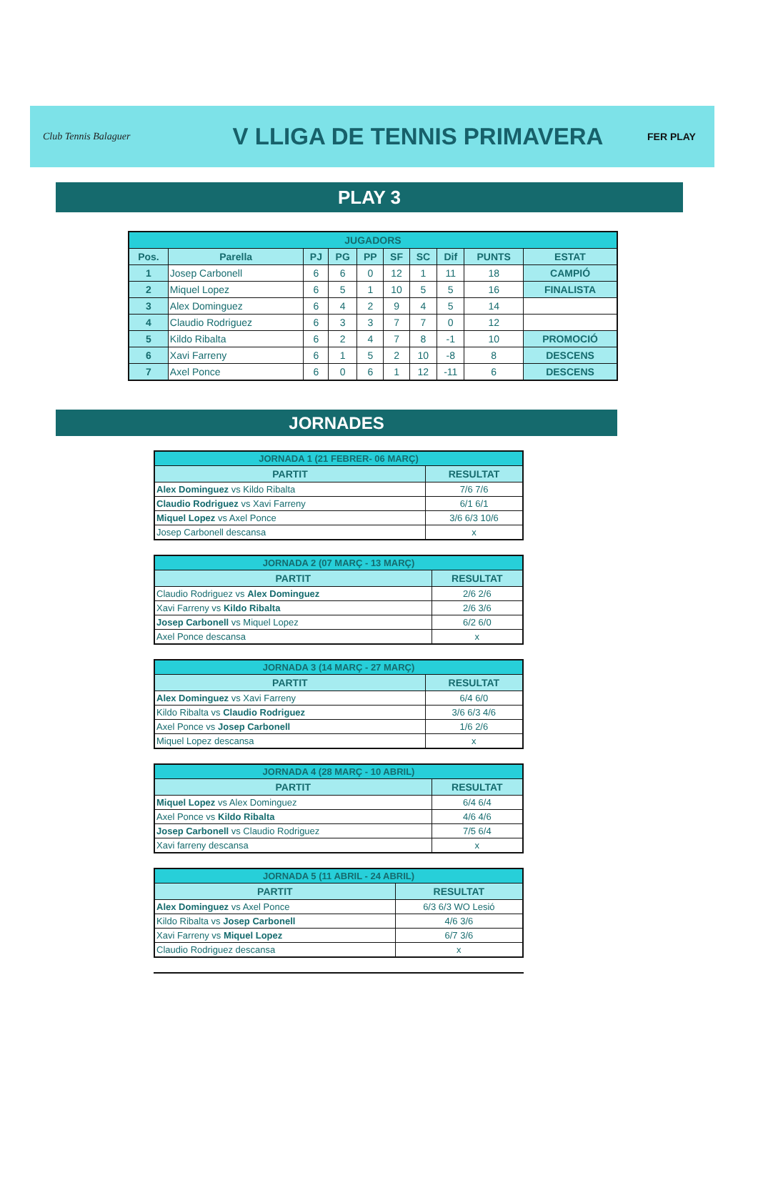Club Tennis Balaguer
V LLIGA DE TENNIS PRIMAVERA
FER PLAY
PLAY 3
| JUGADORS | | | | | | | | | |
| Pos. | Parella | PJ | PG | PP | SF | SC | Dif | PUNTS | ESTAT |
| 1 | Josep Carbonell | 6 | 6 | 0 | 12 | 1 | 11 | 18 | CAMPIÓ |
| 2 | Miquel Lopez | 6 | 5 | 1 | 10 | 5 | 5 | 16 | FINALISTA |
| 3 | Alex Dominguez | 6 | 4 | 2 | 9 | 4 | 5 | 14 | |
| 4 | Claudio Rodriguez | 6 | 3 | 3 | 7 | 7 | 0 | 12 | |
| 5 | Kildo Ribalta | 6 | 2 | 4 | 7 | 8 | -1 | 10 | PROMOCIÓ |
| 6 | Xavi Farreny | 6 | 1 | 5 | 2 | 10 | -8 | 8 | DESCENS |
| 7 | Axel Ponce | 6 | 0 | 6 | 1 | 12 | -11 | 6 | DESCENS |
JORNADES
| JORNADA 1 (21 FEBRER- 06 MARÇ) | |
| PARTIT | RESULTAT |
| Alex Dominguez vs Kildo Ribalta | 7/6 7/6 |
| Claudio Rodriguez vs Xavi Farreny | 6/1 6/1 |
| Miquel Lopez vs Axel Ponce | 3/6 6/3 10/6 |
| Josep Carbonell descansa | x |
| JORNADA 2 (07 MARÇ - 13 MARÇ) | |
| PARTIT | RESULTAT |
| Claudio Rodriguez vs Alex Dominguez | 2/6 2/6 |
| Xavi Farreny vs Kildo Ribalta | 2/6 3/6 |
| Josep Carbonell vs Miquel Lopez | 6/2 6/0 |
| Axel Ponce descansa | x |
| JORNADA 3 (14 MARÇ - 27 MARÇ) | |
| PARTIT | RESULTAT |
| Alex Dominguez vs Xavi Farreny | 6/4 6/0 |
| Kildo Ribalta vs Claudio Rodriguez | 3/6 6/3 4/6 |
| Axel Ponce vs Josep Carbonell | 1/6 2/6 |
| Miquel Lopez descansa | x |
| JORNADA 4 (28 MARÇ - 10 ABRIL) | |
| PARTIT | RESULTAT |
| Miquel Lopez vs Alex Dominguez | 6/4 6/4 |
| Axel Ponce vs Kildo Ribalta | 4/6 4/6 |
| Josep Carbonell vs Claudio Rodriguez | 7/5 6/4 |
| Xavi farreny descansa | x |
| JORNADA 5 (11 ABRIL - 24 ABRIL) | |
| PARTIT | RESULTAT |
| Alex Dominguez vs Axel Ponce | 6/3 6/3 WO Lesió |
| Kildo Ribalta vs Josep Carbonell | 4/6 3/6 |
| Xavi Farreny vs Miquel Lopez | 6/7 3/6 |
| Claudio Rodriguez descansa | x |